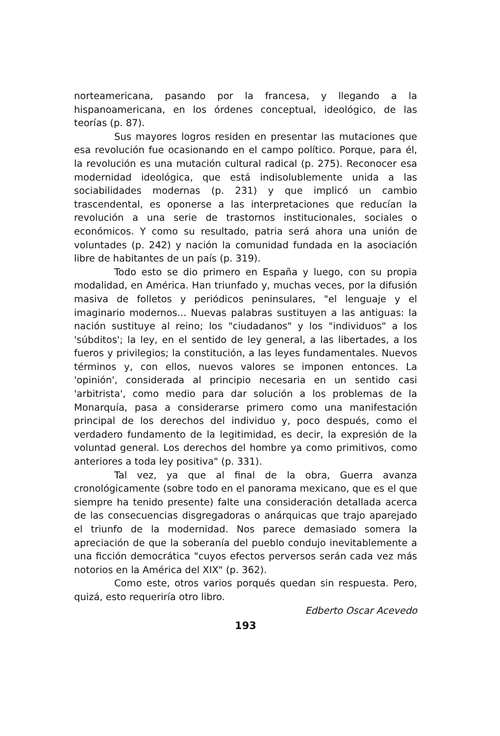norteamericana, pasando por la francesa, y llegando a la hispanoamericana, en los órdenes conceptual, ideológico, de las teorías (p. 87).
Sus mayores logros residen en presentar las mutaciones que esa revolución fue ocasionando en el campo político. Porque, para él, la revolución es una mutación cultural radical (p. 275). Reconocer esa modernidad ideológica, que está indisolublemente unida a las sociabilidades modernas (p. 231) y que implicó un cambio trascendental, es oponerse a las interpretaciones que reducían la revolución a una serie de trastornos institucionales, sociales o económicos. Y como su resultado, patria será ahora una unión de voluntades (p. 242) y nación la comunidad fundada en la asociación libre de habitantes de un país (p. 319).
Todo esto se dio primero en España y luego, con su propia modalidad, en América. Han triunfado y, muchas veces, por la difusión masiva de folletos y periódicos peninsulares, "el lenguaje y el imaginario modernos... Nuevas palabras sustituyen a las antiguas: la nación sustituye al reino; los "ciudadanos" y los "individuos" a los 'súbditos'; la ley, en el sentido de ley general, a las libertades, a los fueros y privilegios; la constitución, a las leyes fundamentales. Nuevos términos y, con ellos, nuevos valores se imponen entonces. La 'opinión', considerada al principio necesaria en un sentido casi 'arbitrista', como medio para dar solución a los problemas de la Monarquía, pasa a considerarse primero como una manifestación principal de los derechos del individuo y, poco después, como el verdadero fundamento de la legitimidad, es decir, la expresión de la voluntad general. Los derechos del hombre ya como primitivos, como anteriores a toda ley positiva" (p. 331).
Tal vez, ya que al final de la obra, Guerra avanza cronológicamente (sobre todo en el panorama mexicano, que es el que siempre ha tenido presente) falte una consideración detallada acerca de las consecuencias disgregadoras o anárquicas que trajo aparejado el triunfo de la modernidad. Nos parece demasiado somera la apreciación de que la soberanía del pueblo condujo inevitablemente a una ficción democrática "cuyos efectos perversos serán cada vez más notorios en la América del XIX" (p. 362).
Como este, otros varios porqués quedan sin respuesta. Pero, quizá, esto requeriría otro libro.
Edberto Oscar Acevedo
193